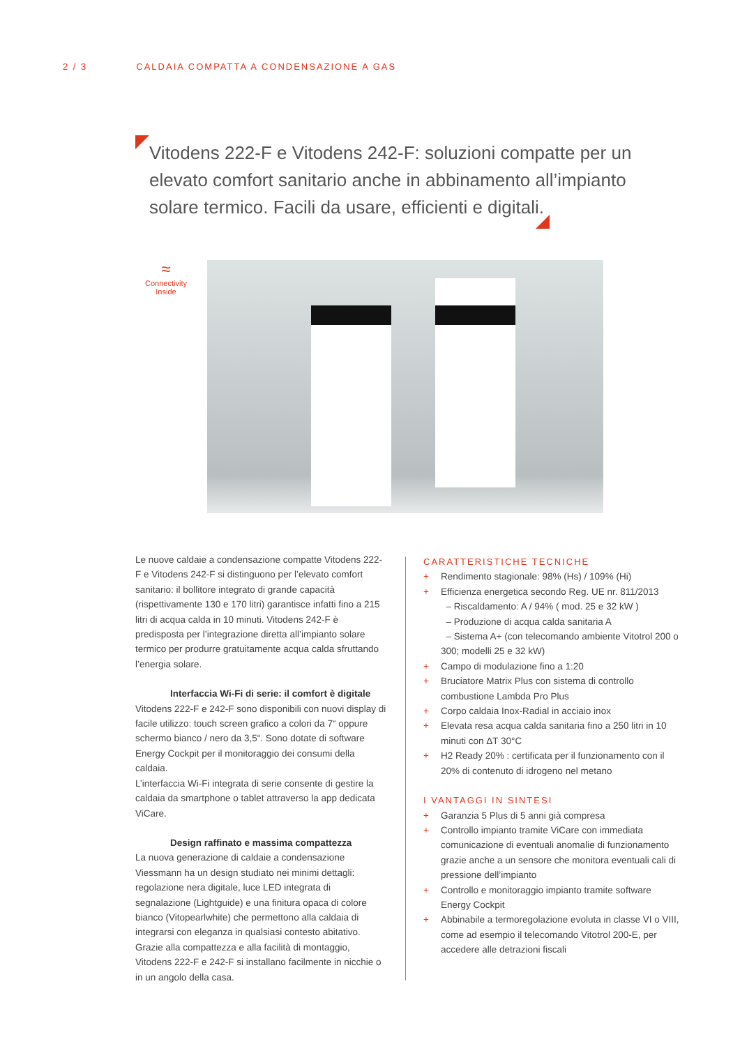2 / 3 CALDAIA COMPATTA A CONDENSAZIONE A GAS
Vitodens 222-F e Vitodens 242-F: soluzioni compatte per un elevato comfort sanitario anche in abbinamento all’impianto solare termico. Facili da usare, efficienti e digitali.
≈
Connectivity
Inside
Le nuove caldaie a condensazione compatte Vitodens 222-F e Vitodens 242-F si distinguono per l’elevato comfort sanitario: il bollitore integrato di grande capacità (rispettivamente 130 e 170 litri) garantisce infatti fino a 215 litri di acqua calda in 10 minuti. Vitodens 242-F è predisposta per l’integrazione diretta all’impianto solare termico per produrre gratuitamente acqua calda sfruttando l’energia solare.
Interfaccia Wi-Fi di serie: il comfort è digitale
Vitodens 222-F e 242-F sono disponibili con nuovi display di facile utilizzo: touch screen grafico a colori da 7“ oppure schermo bianco / nero da 3,5“. Sono dotate di software Energy Cockpit per il monitoraggio dei consumi della caldaia.
L’interfaccia Wi-Fi integrata di serie consente di gestire la caldaia da smartphone o tablet attraverso la app dedicata ViCare.
Design raffinato e massima compattezza
La nuova generazione di caldaie a condensazione Viessmann ha un design studiato nei minimi dettagli: regolazione nera digitale, luce LED integrata di segnalazione (Lightguide) e una finitura opaca di colore bianco (Vitopearlwhite) che permettono alla caldaia di integrarsi con eleganza in qualsiasi contesto abitativo. Grazie alla compattezza e alla facilità di montaggio, Vitodens 222-F e 242-F si installano facilmente in nicchie o in un angolo della casa.
CARATTERISTICHE TECNICHE
+ Rendimento stagionale: 98% (Hs) / 109% (Hi)
+ Efficienza energetica secondo Reg. UE nr. 811/2013
– Riscaldamento: A / 94% ( mod. 25 e 32 kW )
– Produzione di acqua calda sanitaria A
– Sistema A+ (con telecomando ambiente Vitotrol 200 o 300; modelli 25 e 32 kW)
+ Campo di modulazione fino a 1:20
+ Bruciatore Matrix Plus con sistema di controllo combustione Lambda Pro Plus
+ Corpo caldaia Inox-Radial in acciaio inox
+ Elevata resa acqua calda sanitaria fino a 250 litri in 10 minuti con ΔT 30°C
+ H2 Ready 20% : certificata per il funzionamento con il 20% di contenuto di idrogeno nel metano
I VANTAGGI IN SINTESI
+ Garanzia 5 Plus di 5 anni già compresa
+ Controllo impianto tramite ViCare con immediata comunicazione di eventuali anomalie di funzionamento grazie anche a un sensore che monitora eventuali cali di pressione dell’impianto
+ Controllo e monitoraggio impianto tramite software Energy Cockpit
+ Abbinabile a termoregolazione evoluta in classe VI o VIII, come ad esempio il telecomando Vitotrol 200-E, per accedere alle detrazioni fiscali